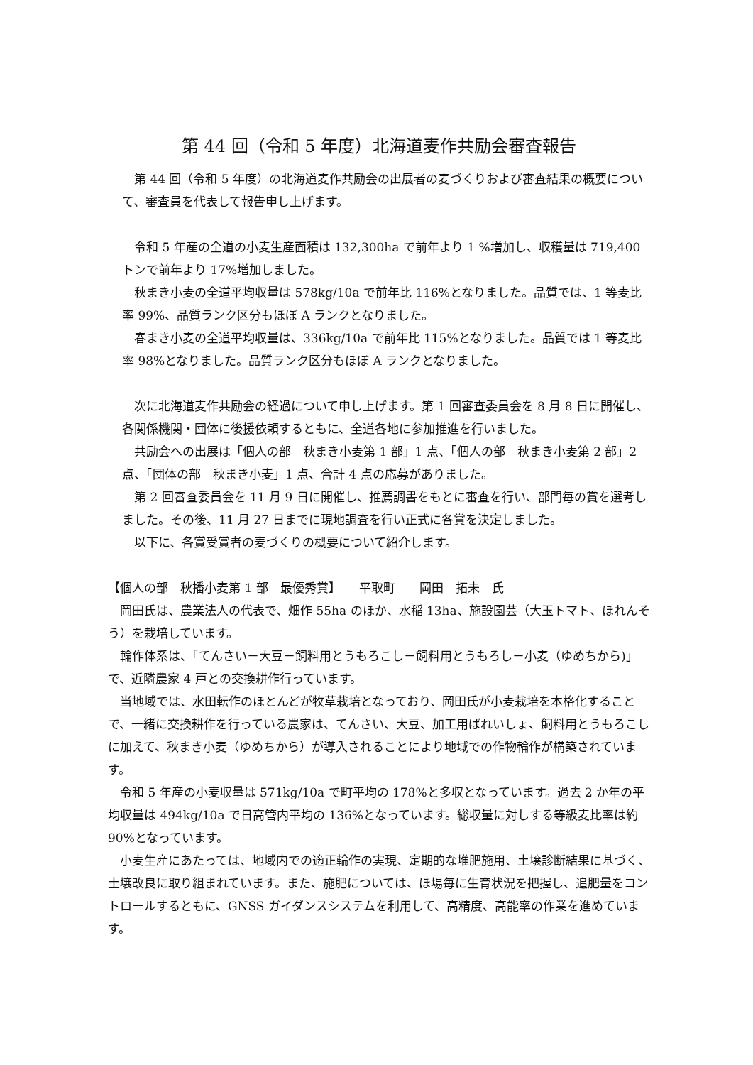第 44 回（令和 5 年度）北海道麦作共励会審査報告
　第 44 回（令和 5 年度）の北海道麦作共励会の出展者の麦づくりおよび審査結果の概要について、審査員を代表して報告申し上げます。
　令和 5 年産の全道の小麦生産面積は 132,300ha で前年より 1 %増加し、収穫量は 719,400 トンで前年より 17%増加しました。
　秋まき小麦の全道平均収量は 578kg/10a で前年比 116%となりました。品質では、1 等麦比率 99%、品質ランク区分もほぼ A ランクとなりました。
　春まき小麦の全道平均収量は、336kg/10a で前年比 115%となりました。品質では 1 等麦比率 98%となりました。品質ランク区分もほぼ A ランクとなりました。
　次に北海道麦作共励会の経過について申し上げます。第 1 回審査委員会を 8 月 8 日に開催し、各関係機関・団体に後援依頼するともに、全道各地に参加推進を行いました。
　共励会への出展は「個人の部　秋まき小麦第 1 部」1 点、「個人の部　秋まき小麦第 2 部」2 点、「団体の部　秋まき小麦」1 点、合計 4 点の応募がありました。
　第 2 回審査委員会を 11 月 9 日に開催し、推薦調書をもとに審査を行い、部門毎の賞を選考しました。その後、11 月 27 日までに現地調査を行い正式に各賞を決定しました。
　以下に、各賞受賞者の麦づくりの概要について紹介します。
【個人の部　秋播小麦第 1 部　最優秀賞】　　平取町　　岡田　拓未　氏
　岡田氏は、農業法人の代表で、畑作 55ha のほか、水稲 13ha、施設園芸（大玉トマト、ほれんそう）を栽培しています。
　輪作体系は、「てんさい－大豆－飼料用とうもろこし－飼料用とうもろし－小麦（ゆめちから)」で、近隣農家 4 戸との交換耕作行っています。
　当地域では、水田転作のほとんどが牧草栽培となっており、岡田氏が小麦栽培を本格化することで、一緒に交換耕作を行っている農家は、てんさい、大豆、加工用ばれいしょ、飼料用とうもろこしに加えて、秋まき小麦（ゆめちから）が導入されることにより地域での作物輪作が構築されています。
　令和 5 年産の小麦収量は 571kg/10a で町平均の 178%と多収となっています。過去 2 か年の平均収量は 494kg/10a で日高管内平均の 136%となっています。総収量に対しする等級麦比率は約 90%となっています。
　小麦生産にあたっては、地域内での適正輪作の実現、定期的な堆肥施用、土壌診断結果に基づく、土壌改良に取り組まれています。また、施肥については、ほ場毎に生育状況を把握し、追肥量をコントロールするともに、GNSS ガイダンスシステムを利用して、高精度、高能率の作業を進めています。